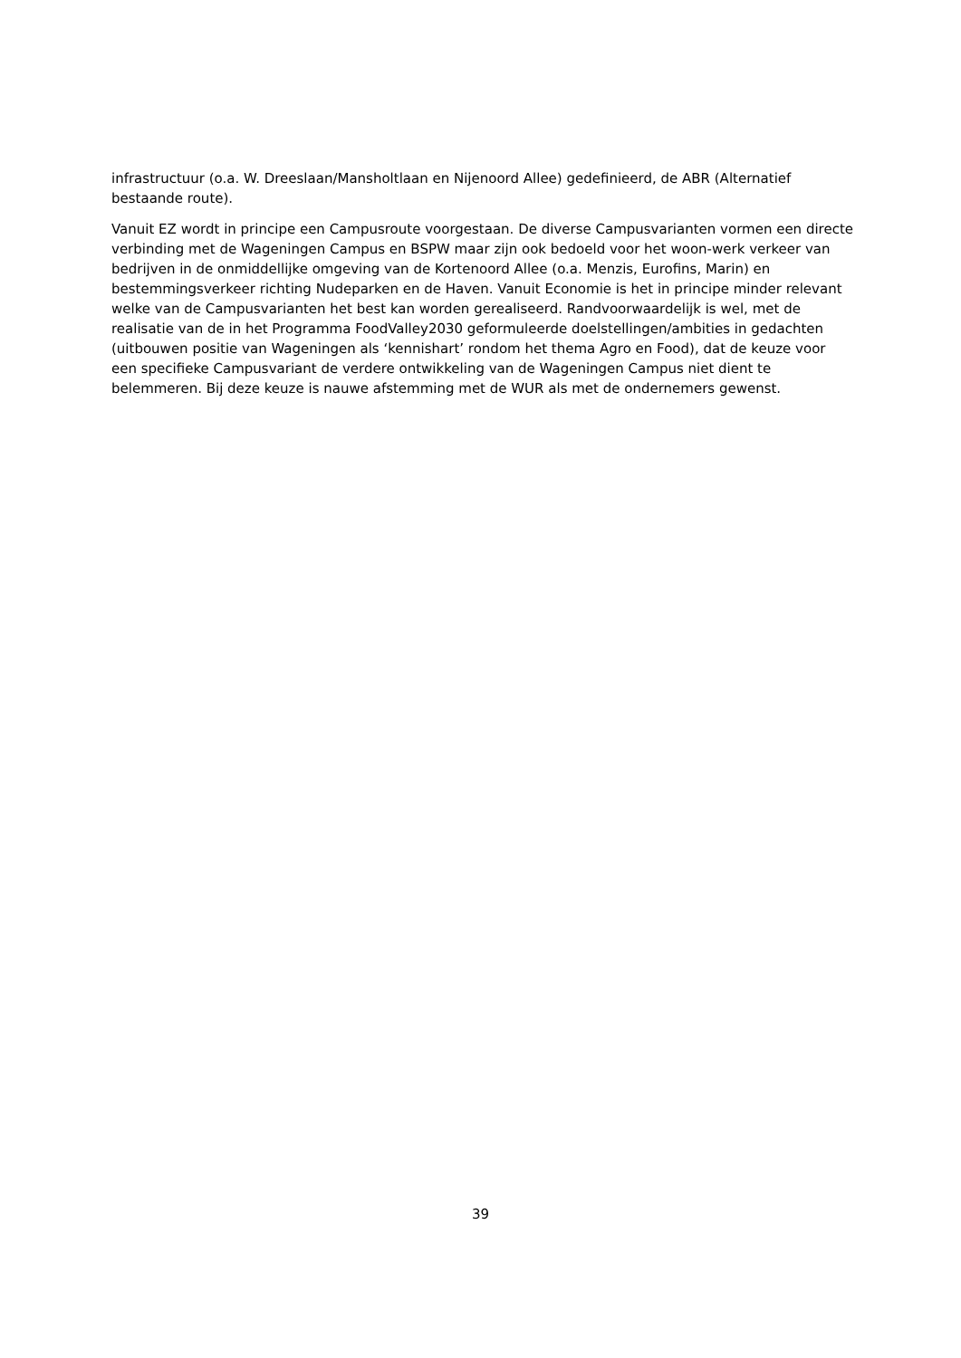infrastructuur (o.a. W. Dreeslaan/Mansholtlaan en Nijenoord Allee) gedefinieerd, de ABR (Alternatief bestaande route).
Vanuit EZ wordt in principe een Campusroute voorgestaan. De diverse Campusvarianten vormen een directe verbinding met de Wageningen Campus en BSPW maar zijn ook bedoeld voor het woon-werk verkeer van bedrijven in de onmiddellijke omgeving van de Kortenoord Allee (o.a. Menzis, Eurofins, Marin) en bestemmingsverkeer richting Nudeparken en de Haven. Vanuit Economie is het in principe minder relevant welke van de Campusvarianten het best kan worden gerealiseerd. Randvoorwaardelijk is wel, met de realisatie van de in het Programma FoodValley2030 geformuleerde doelstellingen/ambities in gedachten (uitbouwen positie van Wageningen als ‘kennishart’ rondom het thema Agro en Food), dat de keuze voor een specifieke Campusvariant de verdere ontwikkeling van de Wageningen Campus niet dient te belemmeren. Bij deze keuze is nauwe afstemming met de WUR als met de ondernemers gewenst.
39